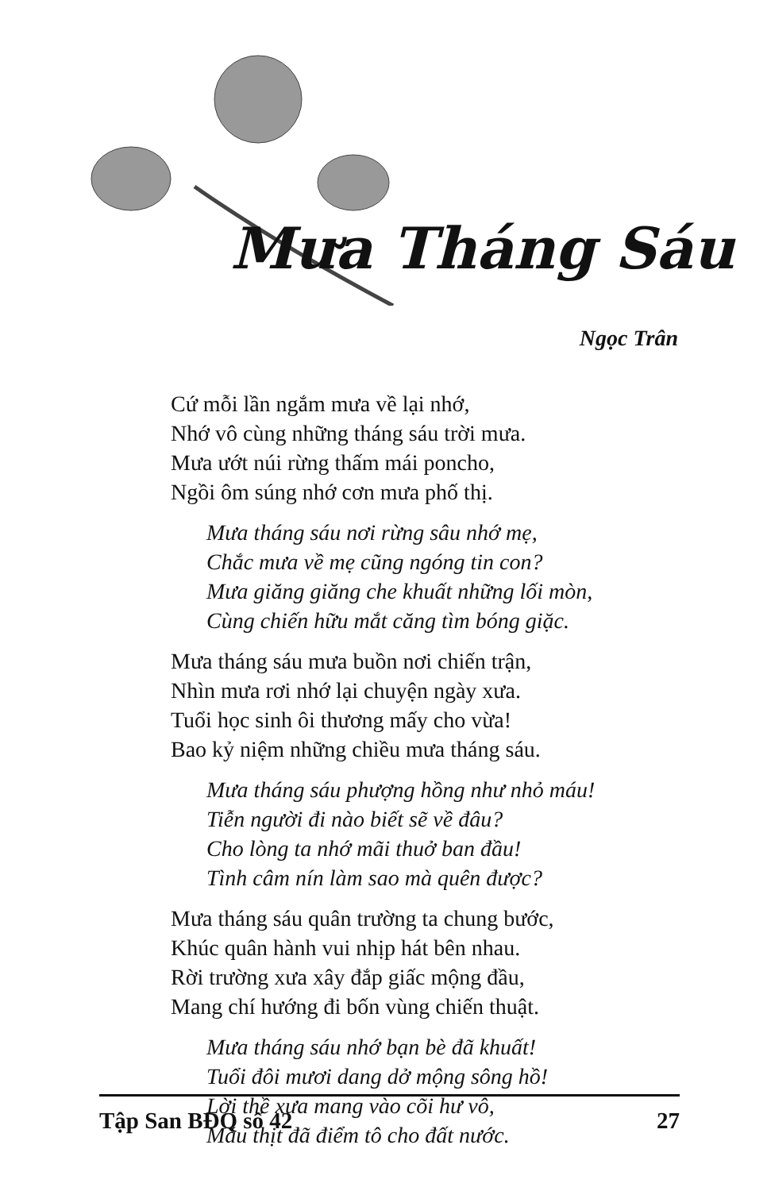Mưa Tháng Sáu
Ngọc Trân
Cứ mỗi lần ngắm mưa về lại nhớ,
Nhớ vô cùng những tháng sáu trời mưa.
Mưa ướt núi rừng thấm mái poncho,
Ngồi ôm súng nhớ cơn mưa phố thị.
Mưa tháng sáu nơi rừng sâu nhớ mẹ,
Chắc mưa về mẹ cũng ngóng tin con?
Mưa giăng giăng che khuất những lối mòn,
Cùng chiến hữu mắt căng tìm bóng giặc.
Mưa tháng sáu mưa buồn nơi chiến trận,
Nhìn mưa rơi nhớ lại chuyện ngày xưa.
Tuổi học sinh ôi thương mấy cho vừa!
Bao kỷ niệm những chiều mưa tháng sáu.
Mưa tháng sáu phượng hồng như nhỏ máu!
Tiễn người đi nào biết sẽ về đâu?
Cho lòng ta nhớ mãi thuở ban đầu!
Tình câm nín làm sao mà quên được?
Mưa tháng sáu quân trường ta chung bước,
Khúc quân hành vui nhịp hát bên nhau.
Rời trường xưa xây đắp giấc mộng đầu,
Mang chí hướng đi bốn vùng chiến thuật.
Mưa tháng sáu nhớ bạn bè đã khuất!
Tuổi đôi mươi dang dở mộng sông hồ!
Lời thề xưa mang vào cõi hư vô,
Máu thịt đã điểm tô cho đất nước.
Tập San BĐQ số 42 27